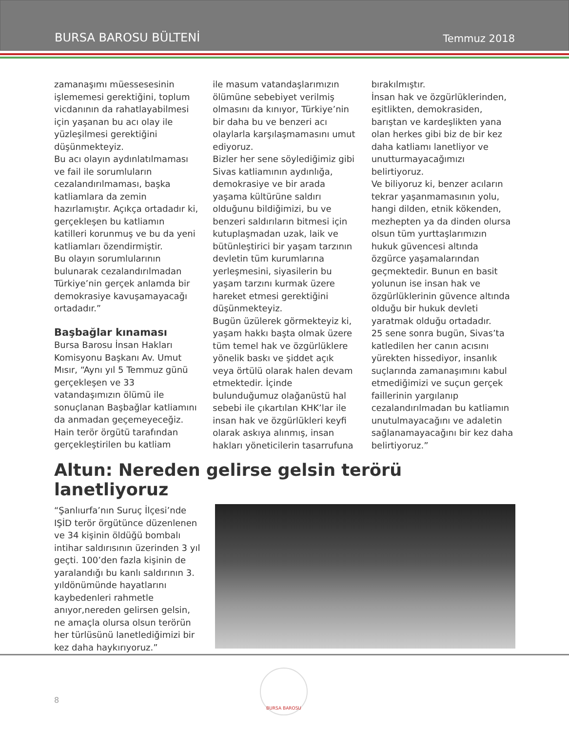BURSA BAROSU BÜLTENİ Temmuz 2018
zamanaşımı müessesesinin işlememesi gerektiğini, toplum vicdanının da rahatlayabilmesi için yaşanan bu acı olay ile yüzleşilmesi gerektiğini düşünmekteyiz.
Bu acı olayın aydınlatılmaması ve fail ile sorumluların cezalandırılmaması, başka katliamlara da zemin hazırlamıştır. Açıkça ortadadır ki, gerçekleşen bu katliamın katilleri korunmuş ve bu da yeni katliamları özendirmiştir.
Bu olayın sorumlularının bulunarak cezalandırılmadan Türkiye’nin gerçek anlamda bir demokrasiye kavuşamayacağı ortadadır.”
Başbağlar kınaması
Bursa Barosu İnsan Hakları Komisyonu Başkanı Av. Umut Mısır, “Aynı yıl 5 Temmuz günü gerçekleşen ve 33 vatandaşımızın ölümü ile sonuçlanan Başbağlar katliamını da anmadan geçemeyeceğiz. Hain terör örgütü tarafından gerçekleştirilen bu katliam
ile masum vatandaşlarımızın ölümüne sebebiyet verilmiş olmasını da kınıyor, Türkiye’nin bir daha bu ve benzeri acı olaylarla karşılaşmamasını umut ediyoruz.
Bizler her sene söylediğimiz gibi Sivas katliamının aydınlığa, demokrasiye ve bir arada yaşama kültürüne saldırı olduğunu bildiğimizi, bu ve benzeri saldırıların bitmesi için kutuplaşmadan uzak, laik ve bütünleştirici bir yaşam tarzının devletin tüm kurumlarına yerleşmesini, siyasilerin bu yaşam tarzını kurmak üzere hareket etmesi gerektiğini düşünmekteyiz.
Bugün üzülerek görmekteyiz ki, yaşam hakkı başta olmak üzere tüm temel hak ve özgürlüklere yönelik baskı ve şiddet açık veya örtülü olarak halen devam etmektedir. İçinde bulunduğumuz olağanüstü hal sebebi ile çıkartılan KHK’lar ile insan hak ve özgürlükleri keyfi olarak askıya alınmış, insan hakları yöneticilerin tasarrufuna
bırakılmıştır.
İnsan hak ve özgürlüklerinden, eşitlikten, demokrasiden, barıştan ve kardeşlikten yana olan herkes gibi biz de bir kez daha katliamı lanetliyor ve unutturmayacağımızı belirtiyoruz.
Ve biliyoruz ki, benzer acıların tekrar yaşanmamasının yolu, hangi dilden, etnik kökenden, mezhepten ya da dinden olursa olsun tüm yurttaşlarımızın hukuk güvencesi altında özgürce yaşamalarından geçmektedir. Bunun en basit yolunun ise insan hak ve özgürlüklerinin güvence altında olduğu bir hukuk devleti yaratmak olduğu ortadadır.
25 sene sonra bugün, Sivas’ta katledilen her canın acısını yürekten hissediyor, insanlık suçlarında zamanaşımını kabul etmediğimizi ve suçun gerçek faillerinin yargılanıp cezalandırılmadan bu katliamın unutulmayacağını ve adaletin sağlanamayacağını bir kez daha belirtiyoruz.”
Altun: Nereden gelirse gelsin terörü lanetliyoruz
“Şanlıurfa’nın Suruç İlçesi’nde IŞİD terör örgütünce düzenlenen ve 34 kişinin öldüğü bombalı intihar saldırısının üzerinden 3 yıl geçti. 100’den fazla kişinin de yaralandığı bu kanlı saldırının 3. yıldönümünde hayatlarını kaybedenleri rahmetle anıyor,nereden gelirsen gelsin, ne amaçla olursa olsun terörün her türlüsünü lanetlediğimizi bir kez daha haykırıyoruz.”
8
BURSA BAROSU